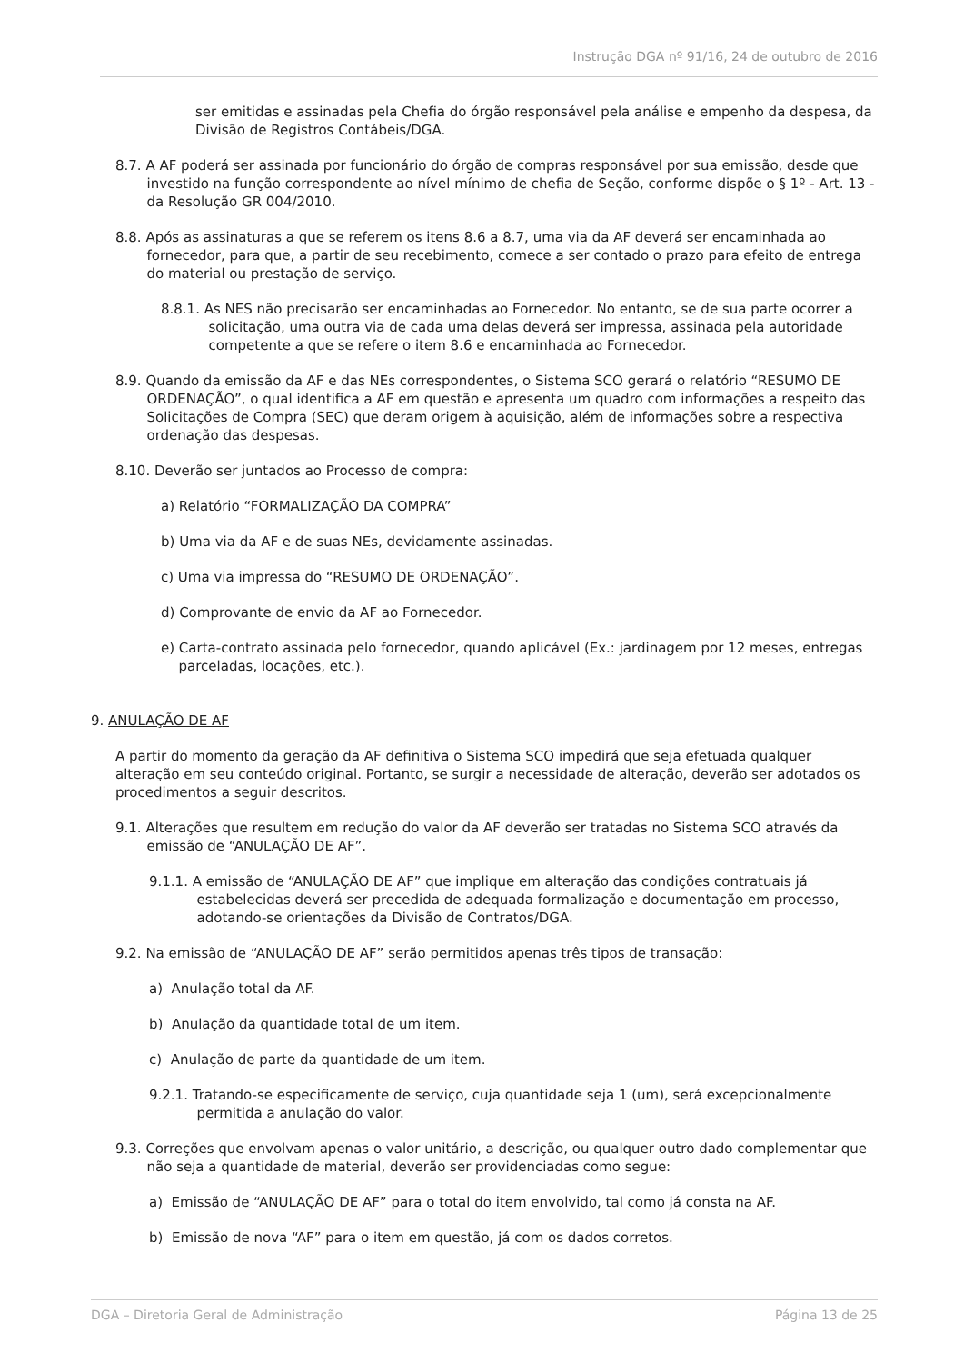Instrução DGA nº 91/16, 24 de outubro de 2016
ser emitidas e assinadas pela Chefia do órgão responsável pela análise e empenho da despesa, da Divisão de Registros Contábeis/DGA.
8.7. A AF poderá ser assinada por funcionário do órgão de compras responsável por sua emissão, desde que investido na função correspondente ao nível mínimo de chefia de Seção, conforme dispõe o § 1º - Art. 13 - da Resolução GR 004/2010.
8.8. Após as assinaturas a que se referem os itens 8.6 a 8.7, uma via da AF deverá ser encaminhada ao fornecedor, para que, a partir de seu recebimento, comece a ser contado o prazo para efeito de entrega do material ou prestação de serviço.
8.8.1. As NES não precisarão ser encaminhadas ao Fornecedor. No entanto, se de sua parte ocorrer a solicitação, uma outra via de cada uma delas deverá ser impressa, assinada pela autoridade competente a que se refere o item 8.6 e encaminhada ao Fornecedor.
8.9. Quando da emissão da AF e das NEs correspondentes, o Sistema SCO gerará o relatório “RESUMO DE ORDENAÇÃO”, o qual identifica a AF em questão e apresenta um quadro com informações a respeito das Solicitações de Compra (SEC) que deram origem à aquisição, além de informações sobre a respectiva ordenação das despesas.
8.10. Deverão ser juntados ao Processo de compra:
a) Relatório “FORMALIZAÇÃO DA COMPRA”
b) Uma via da AF e de suas NEs, devidamente assinadas.
c) Uma via impressa do “RESUMO DE ORDENAÇÃO”.
d) Comprovante de envio da AF ao Fornecedor.
e) Carta-contrato assinada pelo fornecedor, quando aplicável (Ex.: jardinagem por 12 meses, entregas parceladas, locações, etc.).
9. ANULAÇÃO DE AF
A partir do momento da geração da AF definitiva o Sistema SCO impedirá que seja efetuada qualquer alteração em seu conteúdo original. Portanto, se surgir a necessidade de alteração, deverão ser adotados os procedimentos a seguir descritos.
9.1. Alterações que resultem em redução do valor da AF deverão ser tratadas no Sistema SCO através da emissão de “ANULAÇÃO DE AF”.
9.1.1. A emissão de “ANULAÇÃO DE AF” que implique em alteração das condições contratuais já estabelecidas deverá ser precedida de adequada formalização e documentação em processo, adotando-se orientações da Divisão de Contratos/DGA.
9.2. Na emissão de “ANULAÇÃO DE AF” serão permitidos apenas três tipos de transação:
a) Anulação total da AF.
b) Anulação da quantidade total de um item.
c) Anulação de parte da quantidade de um item.
9.2.1. Tratando-se especificamente de serviço, cuja quantidade seja 1 (um), será excepcionalmente permitida a anulação do valor.
9.3. Correções que envolvam apenas o valor unitário, a descrição, ou qualquer outro dado complementar que não seja a quantidade de material, deverão ser providenciadas como segue:
a) Emissão de “ANULAÇÃO DE AF” para o total do item envolvido, tal como já consta na AF.
b) Emissão de nova “AF” para o item em questão, já com os dados corretos.
DGA – Diretoria Geral de Administração Página 13 de 25